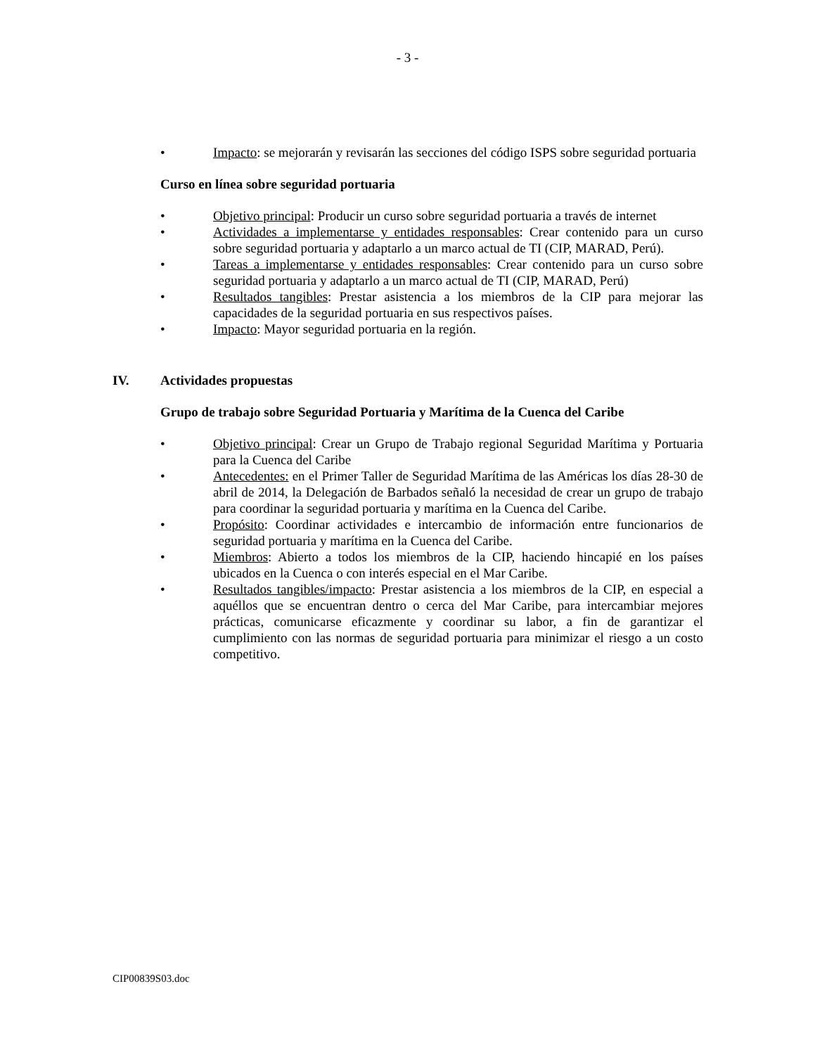- 3 -
• Impacto: se mejorarán y revisarán las secciones del código ISPS sobre seguridad portuaria
Curso en línea sobre seguridad portuaria
• Objetivo principal: Producir un curso sobre seguridad portuaria a través de internet
• Actividades a implementarse y entidades responsables: Crear contenido para un curso sobre seguridad portuaria y adaptarlo a un marco actual de TI (CIP, MARAD, Perú).
• Tareas a implementarse y entidades responsables: Crear contenido para un curso sobre seguridad portuaria y adaptarlo a un marco actual de TI (CIP, MARAD, Perú)
• Resultados tangibles: Prestar asistencia a los miembros de la CIP para mejorar las capacidades de la seguridad portuaria en sus respectivos países.
• Impacto: Mayor seguridad portuaria en la región.
IV. Actividades propuestas
Grupo de trabajo sobre Seguridad Portuaria y Marítima de la Cuenca del Caribe
• Objetivo principal: Crear un Grupo de Trabajo regional Seguridad Marítima y Portuaria para la Cuenca del Caribe
• Antecedentes: en el Primer Taller de Seguridad Marítima de las Américas los días 28-30 de abril de 2014, la Delegación de Barbados señaló la necesidad de crear un grupo de trabajo para coordinar la seguridad portuaria y marítima en la Cuenca del Caribe.
• Propósito: Coordinar actividades e intercambio de información entre funcionarios de seguridad portuaria y marítima en la Cuenca del Caribe.
• Miembros: Abierto a todos los miembros de la CIP, haciendo hincapié en los países ubicados en la Cuenca o con interés especial en el Mar Caribe.
• Resultados tangibles/impacto: Prestar asistencia a los miembros de la CIP, en especial a aquéllos que se encuentran dentro o cerca del Mar Caribe, para intercambiar mejores prácticas, comunicarse eficazmente y coordinar su labor, a fin de garantizar el cumplimiento con las normas de seguridad portuaria para minimizar el riesgo a un costo competitivo.
CIP00839S03.doc